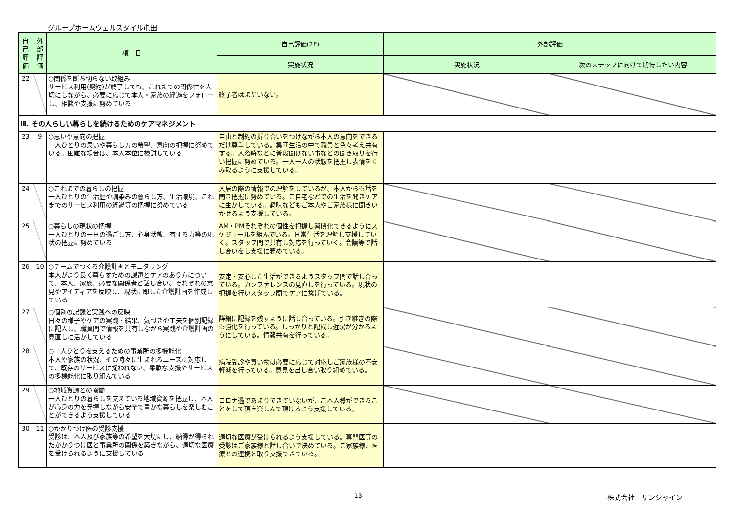グループホームウェルスタイル屯田
| 自己評価 | 外部評価 | 項 目 | 自己評価(2F) | 外部評価 | |
| --- | --- | --- | --- | --- | --- |
| | | | 実施状況 | 実施状況 | 次のステップに向けて期待したい内容 |
| 22 | | ○関係を断ち切らない取組み サービス利用(契約)が終了しても、これまでの関係性を大切にしながら、必要に応じて本人・家族の経過をフォローし、相談や支援に努めている | 終了者はまだいない。 | | |
| Ⅲ. その人らしい暮らしを続けるためのケアマネジメント | | | | | |
| 23 | 9 | ○思いや意向の把握 一人ひとりの思いや暮らし方の希望、意向の把握に努めている。困難な場合は、本人本位に検討している | 自由と制約の折り合いをつけながら本人の意向をできるだけ尊重している。集団生活の中で職員と色々考え共有する。入浴時などに普段聞けない事などの聞き取りを行い把握に努めている。一人一人の状態を把握し表情をくみ取るように支援している。 | | |
| 24 | | ○これまでの暮らしの把握 一人ひとりの生活歴や馴染みの暮らし方、生活環境、これまでのサービス利用の経過等の把握に努めている | 入居の際の情報での理解をしているが、本人からも話を聞き把握に努めている。ご自宅などでの生活を聞きケアに生かしている。趣味などもご本人やご家族様に聞きいかせるよう支援している。 | | |
| 25 | | ○暮らしの現状の把握 一人ひとりの一日の過ごし方、心身状態、有する力等の現状の把握に努めている | AM・PMそれぞれの個性を把握し習慣化できるようにスケジュールを組んでいる。日常生活を理解し支援していく。スタッフ間で共有し対応を行っていく。会議等で話し合いをし支援に務めている。 | | |
| 26 | 10 | ○チームでつくる介護計画とモニタリング 本人がより良く暮らすための課題とケアのあり方について、本人、家族、必要な関係者と話し合い、それぞれの意見やアイディアを反映し、現状に即した介護計画を作成している | 安定・安心した生活ができるようスタッフ間で話し合っている。カンファレンスの見直しを行っている。現状の把握を行いスタッフ間でケアに繋げている。 | | |
| 27 | | ○個別の記録と実践への反映 日々の様子やケアの実践・結果、気づきや工夫を個別記録に記入し、職員間で情報を共有しながら実践や介護計画の見直しに活かしている | 詳細に記録を残すように話し合っている。引き継ぎの際も強化を行っている。しっかりと記載し近況が分かるようにしている。情報共有を行っている。 | | |
| 28 | | ○一人ひとりを支えるための事業所の多機能化 本人や家族の状況、その時々に生まれるニーズに対応して、既存のサービスに捉われない、柔軟な支援やサービスの多機能化に取り組んでいる | 病院受診や買い物は必要に応じて対応しご家族様の不安軽減を行っている。意見を出し合い取り組めている。 | | |
| 29 | | ○地域資源との協働 一人ひとりの暮らしを支えている地域資源を把握し、本人が心身の力を発揮しながら安全で豊かな暮らしを楽しむことができるよう支援している | コロナ過であまりできていないが、ご本人様ができることをして頂き楽しんで頂けるよう支援している。 | | |
| 30 | 11 | ○かかりつけ医の受診支援 受診は、本人及び家族等の希望を大切にし、納得が得られたかかりつけ医と事業所の関係を築きながら、適切な医療を受けられるように支援している | 適切な医療が受けられるよう支援している。専門医等の受診はご家族様と話し合いで決めている。ご家族様、医療との連携を取り支援できている。 | | |
13 株式会社　サンシャイン